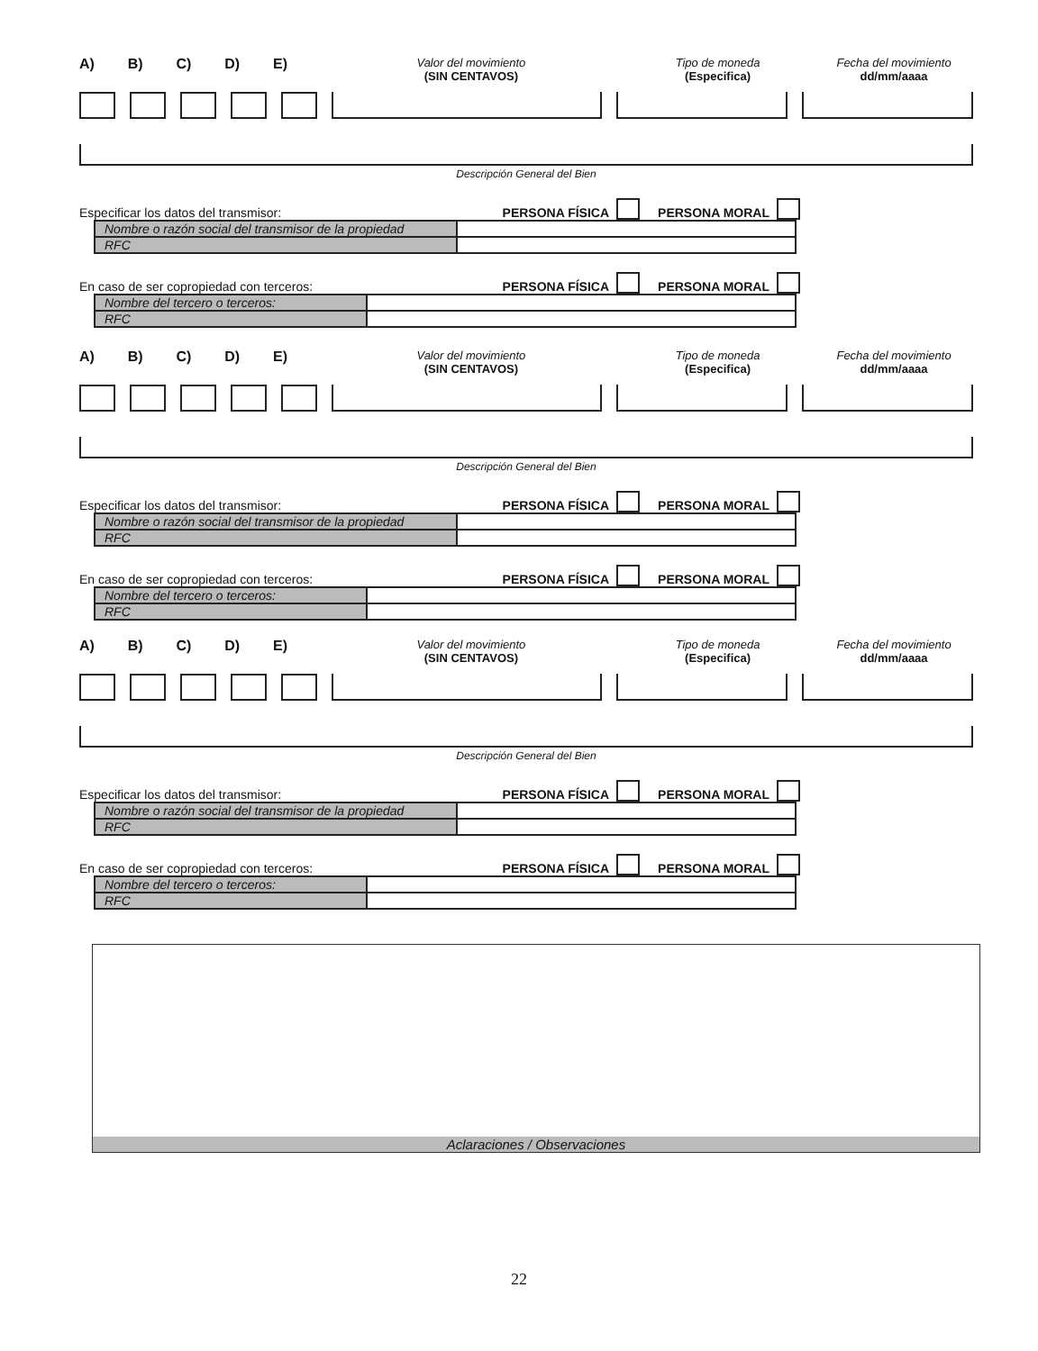A) B) C) D) E) Valor del movimiento
(SIN CENTAVOS) Tipo de moneda
(Especifica) Fecha del movimiento
dd/mm/aaaa
Descripción General del Bien
Especificar los datos del transmisor: PERSONA FÍSICA PERSONA MORAL
| Nombre o razón social del transmisor de la propiedad | |
| RFC | |
En caso de ser copropiedad con terceros: PERSONA FÍSICA PERSONA MORAL
| Nombre del tercero o terceros: | |
| RFC | |
A) B) C) D) E) Valor del movimiento
(SIN CENTAVOS) Tipo de moneda
(Especifica) Fecha del movimiento
dd/mm/aaaa
Descripción General del Bien
Especificar los datos del transmisor: PERSONA FÍSICA PERSONA MORAL
| Nombre o razón social del transmisor de la propiedad | |
| RFC | |
En caso de ser copropiedad con terceros: PERSONA FÍSICA PERSONA MORAL
| Nombre del tercero o terceros: | |
| RFC | |
A) B) C) D) E) Valor del movimiento
(SIN CENTAVOS) Tipo de moneda
(Especifica) Fecha del movimiento
dd/mm/aaaa
Descripción General del Bien
Especificar los datos del transmisor: PERSONA FÍSICA PERSONA MORAL
| Nombre o razón social del transmisor de la propiedad | |
| RFC | |
En caso de ser copropiedad con terceros: PERSONA FÍSICA PERSONA MORAL
| Nombre del tercero o terceros: | |
| RFC | |
Aclaraciones / Observaciones
22